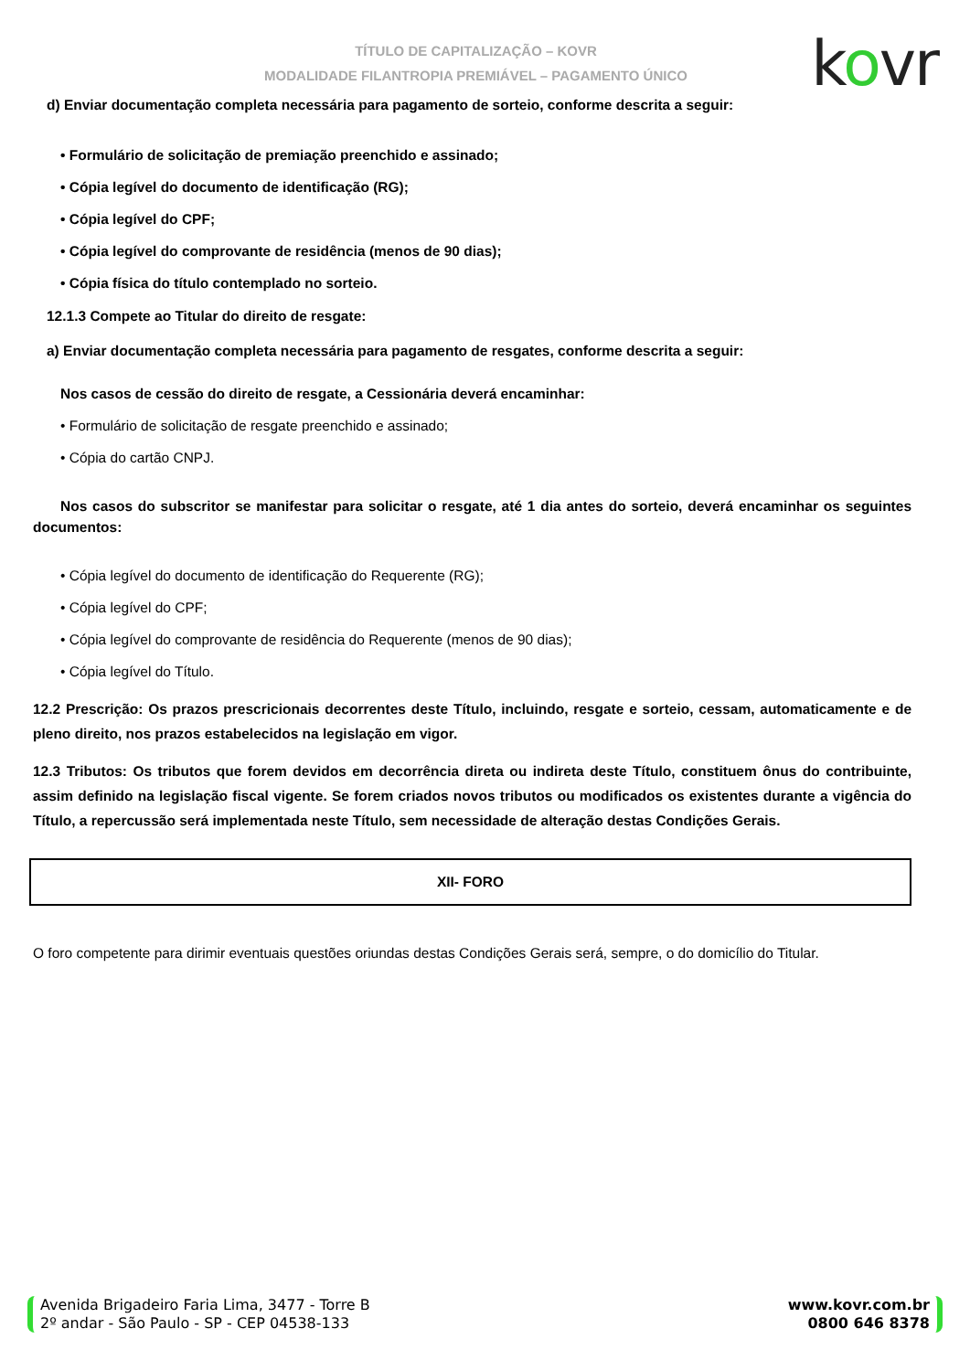TÍTULO DE CAPITALIZAÇÃO – KOVR
MODALIDADE FILANTROPIA PREMIÁVEL – PAGAMENTO ÚNICO
kovr
d) Enviar documentação completa necessária para pagamento de sorteio, conforme descrita a seguir:
• Formulário de solicitação de premiação preenchido e assinado;
• Cópia legível do documento de identificação (RG);
• Cópia legível do CPF;
• Cópia legível do comprovante de residência (menos de 90 dias);
• Cópia física do título contemplado no sorteio.
12.1.3 Compete ao Titular do direito de resgate:
a) Enviar documentação completa necessária para pagamento de resgates, conforme descrita a seguir:
Nos casos de cessão do direito de resgate, a Cessionária deverá encaminhar:
• Formulário de solicitação de resgate preenchido e assinado;
• Cópia do cartão CNPJ.
Nos casos do subscritor se manifestar para solicitar o resgate, até 1 dia antes do sorteio, deverá encaminhar os seguintes documentos:
• Cópia legível do documento de identificação do Requerente (RG);
• Cópia legível do CPF;
• Cópia legível do comprovante de residência do Requerente (menos de 90 dias);
• Cópia legível do Título.
12.2 Prescrição: Os prazos prescricionais decorrentes deste Título, incluindo, resgate e sorteio, cessam, automaticamente e de pleno direito, nos prazos estabelecidos na legislação em vigor.
12.3 Tributos: Os tributos que forem devidos em decorrência direta ou indireta deste Título, constituem ônus do contribuinte, assim definido na legislação fiscal vigente. Se forem criados novos tributos ou modificados os existentes durante a vigência do Título, a repercussão será implementada neste Título, sem necessidade de alteração destas Condições Gerais.
XII- FORO
O foro competente para dirimir eventuais questões oriundas destas Condições Gerais será, sempre, o do domicílio do Titular.
Avenida Brigadeiro Faria Lima, 3477 - Torre B
2º andar - São Paulo - SP - CEP 04538-133
www.kovr.com.br
0800 646 8378